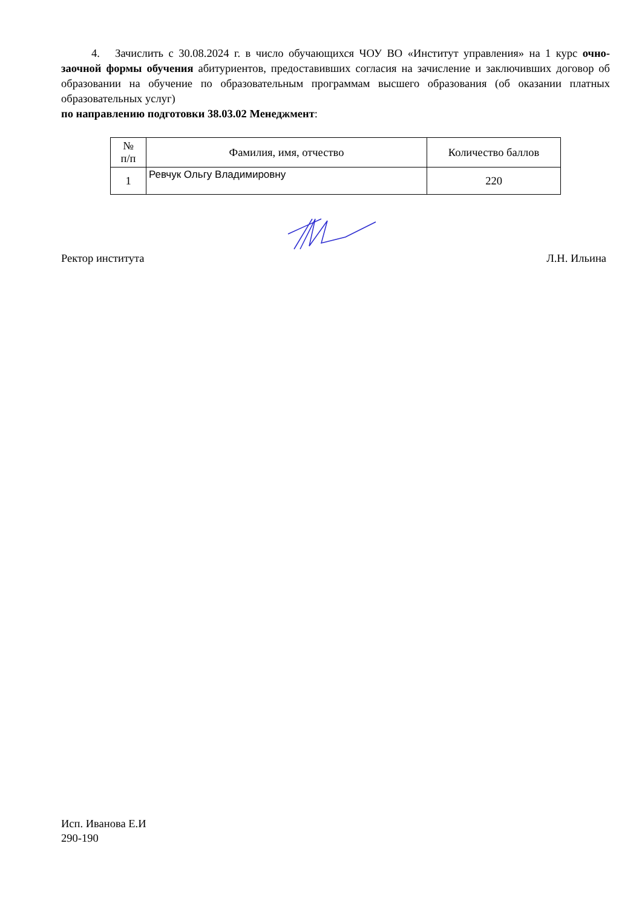4. Зачислить с 30.08.2024 г. в число обучающихся ЧОУ ВО «Институт управления» на 1 курс очно-заочной формы обучения абитуриентов, предоставивших согласия на зачисление и заключивших договор об образовании на обучение по образовательным программам высшего образования (об оказании платных образовательных услуг)
по направлению подготовки 38.03.02 Менеджмент:
| № п/п | Фамилия, имя, отчество | Количество баллов |
| --- | --- | --- |
| 1 | Ревчук Ольгу Владимировну | 220 |
Ректор института Л.Н. Ильина
Исп. Иванова Е.И
290-190